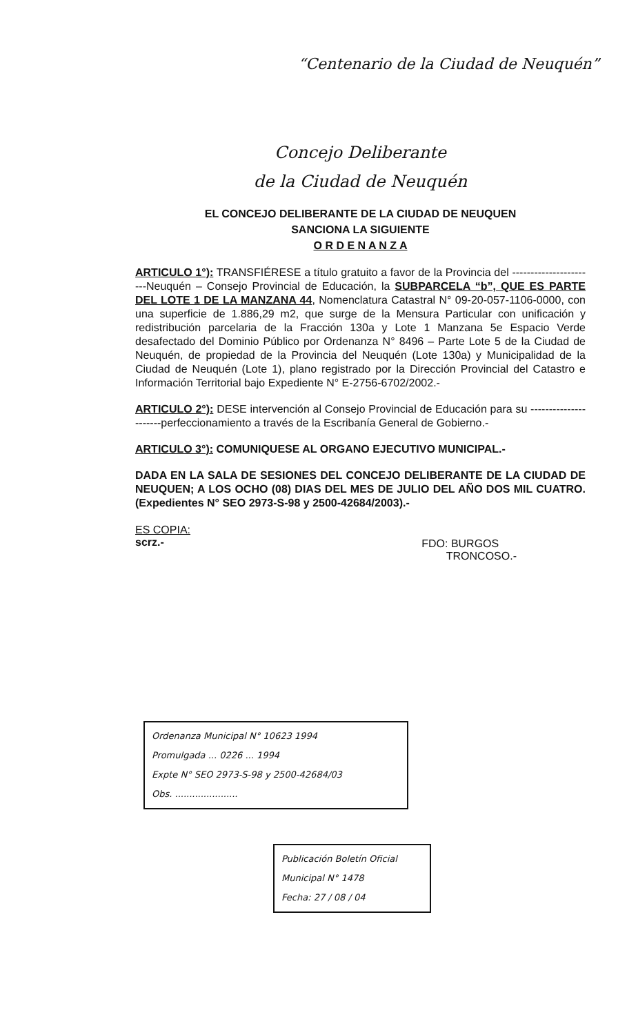“Centenario de la Ciudad de Neuquén”
Concejo Deliberante
de la Ciudad de Neuquén
EL CONCEJO DELIBERANTE DE LA CIUDAD DE NEUQUEN
SANCIONA LA SIGUIENTE
O R D E N A N Z A
ARTICULO 1°): TRANSFIÉRESE a título gratuito a favor de la Provincia del -----------------------Neuquén – Consejo Provincial de Educación, la SUBPARCELA “b”, QUE ES PARTE DEL LOTE 1 DE LA MANZANA 44, Nomenclatura Catastral N° 09-20-057-1106-0000, con una superficie de 1.886,29 m2, que surge de la Mensura Particular con unificación y redistribución parcelaria de la Fracción 130a y Lote 1 Manzana 5e Espacio Verde desafectado del Dominio Público por Ordenanza N° 8496 – Parte Lote 5 de la Ciudad de Neuquén, de propiedad de la Provincia del Neuquén (Lote 130a) y Municipalidad de la Ciudad de Neuquén (Lote 1), plano registrado por la Dirección Provincial del Catastro e Información Territorial bajo Expediente N° E-2756-6702/2002.-
ARTICULO 2°): DESE intervención al Consejo Provincial de Educación para su ----------------------perfeccionamiento a través de la Escribanía General de Gobierno.-
ARTICULO 3°): COMUNIQUESE AL ORGANO EJECUTIVO MUNICIPAL.-
DADA EN LA SALA DE SESIONES DEL CONCEJO DELIBERANTE DE LA CIUDAD DE NEUQUEN; A LOS OCHO (08) DIAS DEL MES DE JULIO DEL AÑO DOS MIL CUATRO. (Expedientes N° SEO 2973-S-98 y 2500-42684/2003).-
ES COPIA:
scrz.-
FDO: BURGOS
TRONCOSO.-
Ordenanza Municipal N° 10623 1994
Promulgada ... 0226 ... 1994
Expte N° SEO 2973-S-98 y 2500-42684/03
Obs. ......................
Publicación Boletín Oficial
Municipal N° 1478
Fecha: 27 / 08 / 04